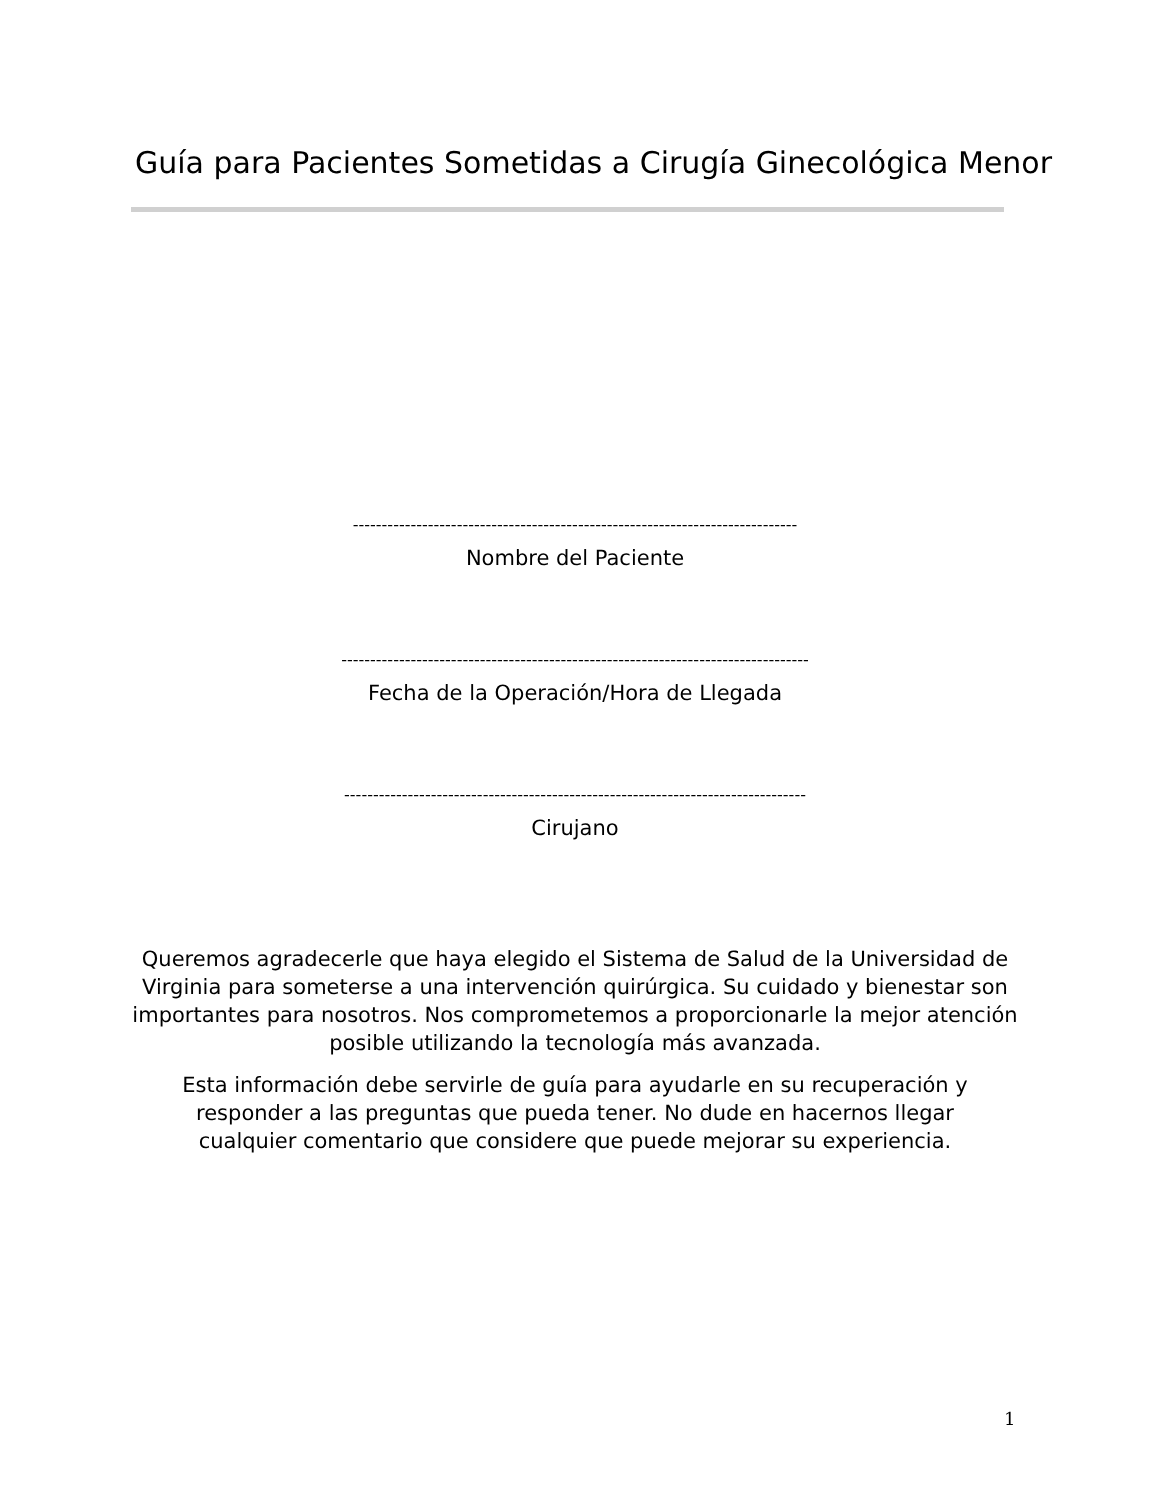Guía para Pacientes Sometidas a Cirugía Ginecológica Menor
-----------------------------------------------------------------------------
Nombre del Paciente
---------------------------------------------------------------------------------
Fecha de la Operación/Hora de Llegada
--------------------------------------------------------------------------------
Cirujano
Queremos agradecerle que haya elegido el Sistema de Salud de la Universidad de Virginia para someterse a una intervención quirúrgica. Su cuidado y bienestar son importantes para nosotros. Nos comprometemos a proporcionarle la mejor atención posible utilizando la tecnología más avanzada.
Esta información debe servirle de guía para ayudarle en su recuperación y responder a las preguntas que pueda tener. No dude en hacernos llegar cualquier comentario que considere que puede mejorar su experiencia.
1